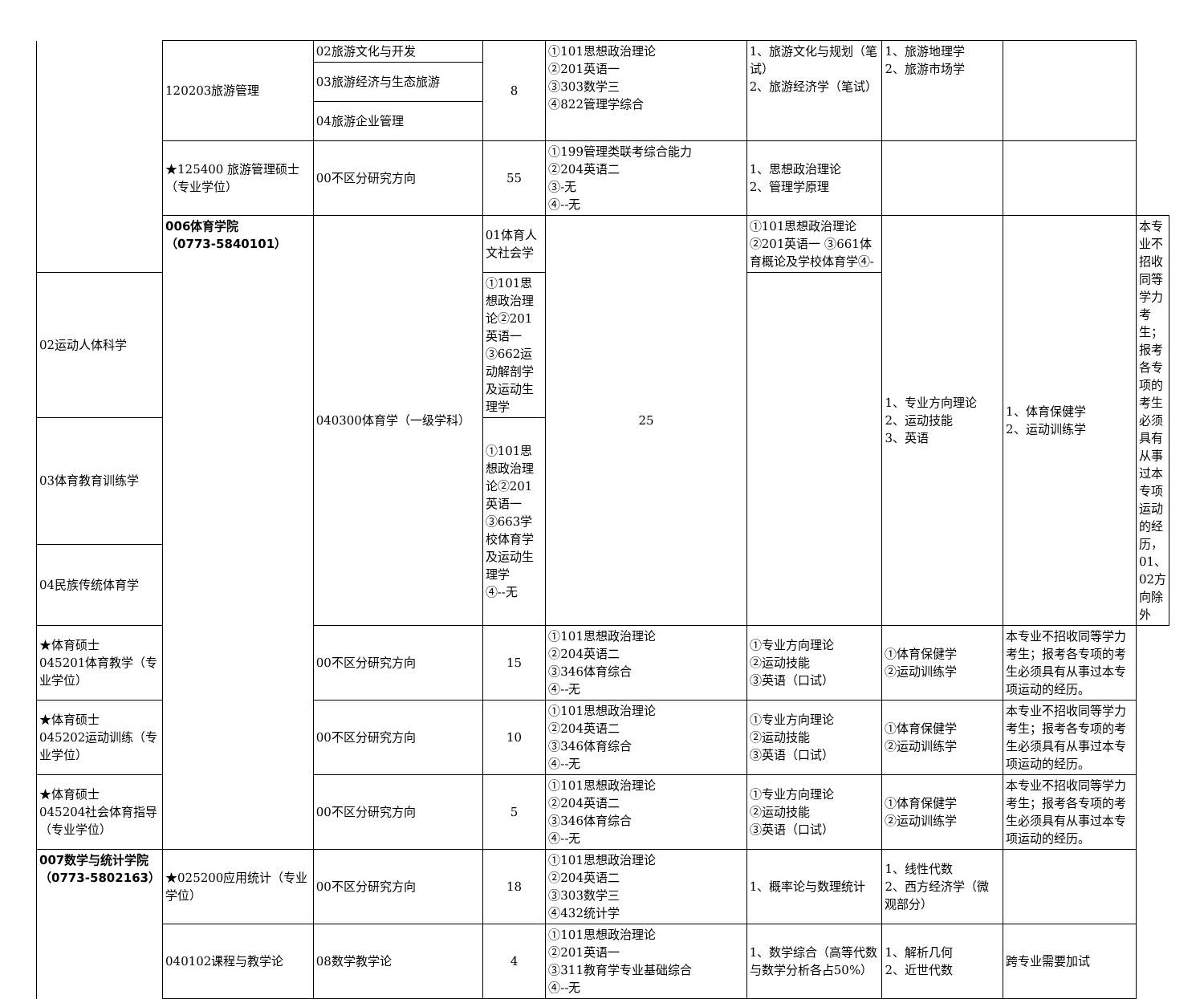| | 120203旅游管理 | 02旅游文化与开发 | 8 | ①101思想政治理论 ②201英语一 ③303数学三 ④822管理学综合 | 1、旅游文化与规划（笔试） 2、旅游经济学（笔试） | 1、旅游地理学 2、旅游市场学 | | |
| | | 03旅游经济与生态旅游 | | | | | | |
| | | 04旅游企业管理 | | | | | | |
| | ★125400 旅游管理硕士（专业学位） | 00不区分研究方向 | 55 | ①199管理类联考综合能力 ②204英语二 ③-无 ④--无 | 1、思想政治理论 2、管理学原理 | | | |
| | 006体育学院 （0773-5840101） | 040300体育学（一级学科） | 01体育人文社会学 | 25 | ①101思想政治理论②201英语一 ③661体育概论及学校体育学④- | 1、专业方向理论 2、运动技能 3、英语 | 1、体育保健学 2、运动训练学 | 本专业不招收同等学力考生；报考各专项的考生必须具有从事过本专项运动的经历，01、02方向除外 |
| 02运动人体科学 | | | ①101思想政治理论②201英语一 ③662运动解剖学及运动生理学 | | | | | |
| 03体育教育训练学 | | | ①101思想政治理论②201英语一 ③663学校体育学及运动生理学 ④--无 | | | | | |
| 04民族传统体育学 | | | | | | | | |
| ★体育硕士 045201体育教学（专业学位） | | 00不区分研究方向 | 15 | ①101思想政治理论 ②204英语二 ③346体育综合 ④--无 | ①专业方向理论 ②运动技能 ③英语（口试） | ①体育保健学 ②运动训练学 | 本专业不招收同等学力考生；报考各专项的考生必须具有从事过本专项运动的经历。 | |
| ★体育硕士 045202运动训练（专业学位） | | 00不区分研究方向 | 10 | ①101思想政治理论 ②204英语二 ③346体育综合 ④--无 | ①专业方向理论 ②运动技能 ③英语（口试） | ①体育保健学 ②运动训练学 | 本专业不招收同等学力考生；报考各专项的考生必须具有从事过本专项运动的经历。 | |
| ★体育硕士 045204社会体育指导（专业学位） | | 00不区分研究方向 | 5 | ①101思想政治理论 ②204英语二 ③346体育综合 ④--无 | ①专业方向理论 ②运动技能 ③英语（口试） | ①体育保健学 ②运动训练学 | 本专业不招收同等学力考生；报考各专项的考生必须具有从事过本专项运动的经历。 | |
| 007数学与统计学院 （0773-5802163） | ★025200应用统计（专业学位） | 00不区分研究方向 | 18 | ①101思想政治理论 ②204英语二 ③303数学三 ④432统计学 | 1、概率论与数理统计 | 1、线性代数 2、西方经济学（微观部分） | | |
| | 040102课程与教学论 | 08数学教学论 | 4 | ①101思想政治理论 ②201英语一 ③311教育学专业基础综合 ④--无 | 1、数学综合（高等代数 与数学分析各占50%） | 1、解析几何 2、近世代数 | 跨专业需要加试 | |